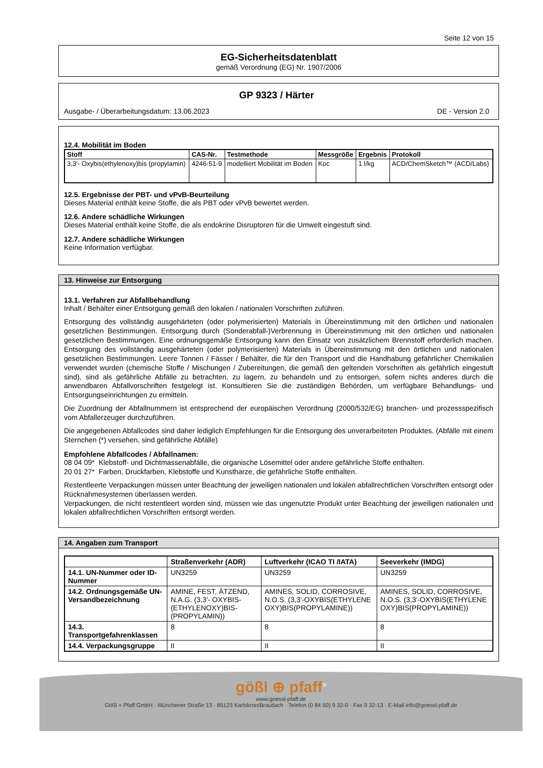Seite 12 von 15
EG-Sicherheitsdatenblatt
gemäß Verordnung (EG) Nr. 1907/2006
GP 9323 / Härter
Ausgabe- / Überarbeitungsdatum: 13.06.2023 DE - Version 2.0
12.4. Mobilität im Boden
| Stoff | CAS-Nr. | Testmethode | Messgröße | Ergebnis | Protokoll |
| --- | --- | --- | --- | --- | --- |
| 3,3'- Oxybis(ethylenoxy)bis (propylamin) | 4246-51-9 | modelliert Mobilität im Boden | Koc | 1 l/kg | ACD/ChemSketch™ (ACD/Labs) |
12.5. Ergebnisse der PBT- und vPvB-Beurteilung
Dieses Material enthält keine Stoffe, die als PBT oder vPvB bewertet werden.
12.6. Andere schädliche Wirkungen
Dieses Material enthält keine Stoffe, die als endokrine Disruptoren für die Umwelt eingestuft sind.
12.7. Andere schädliche Wirkungen
Keine Information verfügbar.
13. Hinweise zur Entsorgung
13.1. Verfahren zur Abfallbehandlung
Inhalt / Behälter einer Entsorgung gemäß den lokalen / nationalen Vorschriften zuführen.
Entsorgung des vollständig ausgehärteten (oder polymerisierten) Materials in Übereinstimmung mit den örtlichen und nationalen gesetzlichen Bestimmungen. Entsorgung durch (Sonderabfall-)Verbrennung in Übereinstimmung mit den örtlichen und nationalen gesetzlichen Bestimmungen. Eine ordnungsgemäße Entsorgung kann den Einsatz von zusätzlichem Brennstoff erforderlich machen. Entsorgung des vollständig ausgehärteten (oder polymerisierten) Materials in Übereinstimmung mit den örtlichen und nationalen gesetzlichen Bestimmungen. Leere Tonnen / Fässer / Behälter, die für den Transport und die Handhabung gefährlicher Chemikalien verwendet wurden (chemische Stoffe / Mischungen / Zubereitungen, die gemäß den geltenden Vorschriften als gefährlich eingestuft sind), sind als gefährliche Abfälle zu betrachten, zu lagern, zu behandeln und zu entsorgen, sofern nichts anderes durch die anwendbaren Abfallvorschriften festgelegt ist. Konsultieren Sie die zuständigen Behörden, um verfügbare Behandlungs- und Entsorgungseinrichtungen zu ermitteln.
Die Zuordnung der Abfallnummern ist entsprechend der europäischen Verordnung (2000/532/EG) branchen- und prozessspezifisch vom Abfallerzeuger durchzuführen.
Die angegebenen Abfallcodes sind daher lediglich Empfehlungen für die Entsorgung des unverarbeiteten Produktes. (Abfälle mit einem Sternchen (*) versehen, sind gefährliche Abfälle)
Empfohlene Abfallcodes / Abfallnamen:
08 04 09* Klebstoff- und Dichtmassenabfälle, die organische Lösemittel oder andere gefährliche Stoffe enthalten.
20 01 27* Farben, Druckfarben, Klebstoffe und Kunstharze, die gefährliche Stoffe enthalten.
Restentleerte Verpackungen müssen unter Beachtung der jeweiligen nationalen und lokalen abfallrechtlichen Vorschriften entsorgt oder Rücknahmesystemen überlassen werden.
Verpackungen, die nicht restentleert worden sind, müssen wie das ungenutzte Produkt unter Beachtung der jeweiligen nationalen und lokalen abfallrechtlichen Vorschriften entsorgt werden.
14. Angaben zum Transport
| | Straßenverkehr (ADR) | Luftverkehr (ICAO TI /IATA) | Seeverkehr (IMDG) |
| --- | --- | --- | --- |
| 14.1. UN-Nummer oder ID-Nummer | UN3259 | UN3259 | UN3259 |
| 14.2. Ordnungsgemäße UN-Versandbezeichnung | AMINE, FEST, ÄTZEND, N.A.G. (3,3'- OXYBIS-(ETHYLENOXY)BIS-(PROPYLAMIN)) | AMINES, SOLID, CORROSIVE, N.O.S. (3,3'-OXYBIS(ETHYLENE OXY)BIS(PROPYLAMINE)) | AMINES, SOLID, CORROSIVE, N.O.S. (3,3'-OXYBIS(ETHYLENE OXY)BIS(PROPYLAMINE)) |
| 14.3. Transportgefahrenklassen | 8 | 8 | 8 |
| 14.4. Verpackungsgruppe | II | II | II |
gößl ⊕ pfaff<sup>®</sup>
www.goessl-pfaff.de
Gößl + Pfaff GmbH · Münchener Straße 13 · 85123 Karlskron/Brautlach · Telefon (0 84 50) 9 32-0 · Fax 9 32-13 · E-Mail info@goessl-pfaff.de